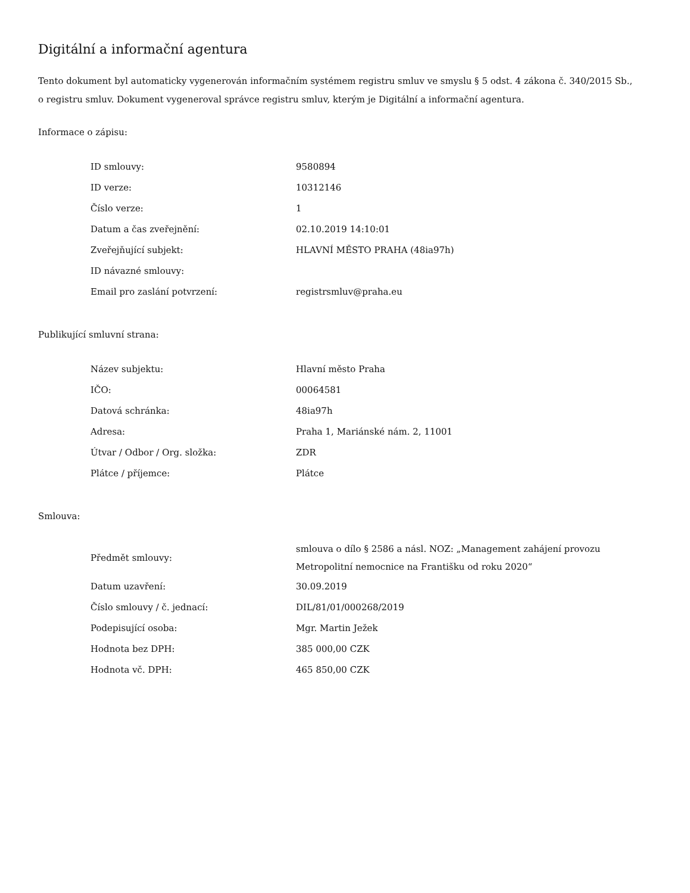Digitální a informační agentura
Tento dokument byl automaticky vygenerován informačním systémem registru smluv ve smyslu § 5 odst. 4 zákona č. 340/2015 Sb., o registru smluv. Dokument vygeneroval správce registru smluv, kterým je Digitální a informační agentura.
Informace o zápisu:
| ID smlouvy: | 9580894 |
| ID verze: | 10312146 |
| Číslo verze: | 1 |
| Datum a čas zveřejnění: | 02.10.2019 14:10:01 |
| Zveřejňující subjekt: | HLAVNÍ MĚSTO PRAHA (48ia97h) |
| ID návazné smlouvy: | |
| Email pro zaslání potvrzení: | registrsmluv@praha.eu |
Publikující smluvní strana:
| Název subjektu: | Hlavní město Praha |
| IČO: | 00064581 |
| Datová schránka: | 48ia97h |
| Adresa: | Praha 1, Mariánské nám. 2, 11001 |
| Útvar / Odbor / Org. složka: | ZDR |
| Plátce / příjemce: | Plátce |
Smlouva:
| Předmět smlouvy: | smlouva o dílo § 2586 a násl. NOZ: „Management zahájení provozu Metropolitní nemocnice na Františku od roku 2020“ |
| Datum uzavření: | 30.09.2019 |
| Číslo smlouvy / č. jednací: | DIL/81/01/000268/2019 |
| Podepisující osoba: | Mgr. Martin Ježek |
| Hodnota bez DPH: | 385 000,00 CZK |
| Hodnota vč. DPH: | 465 850,00 CZK |